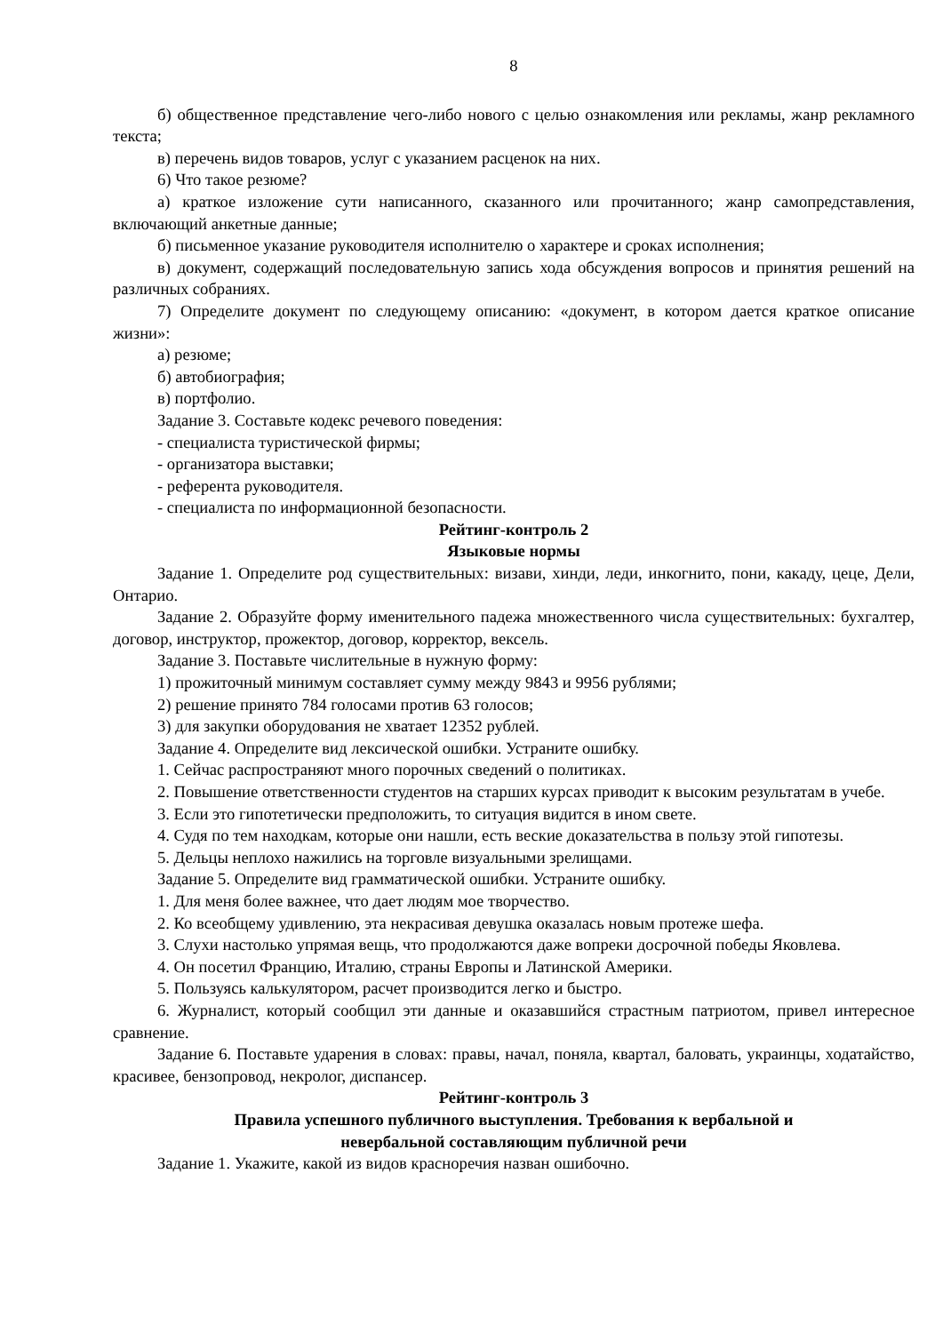8
б) общественное представление чего-либо нового с целью ознакомления или рекламы, жанр рекламного текста;
в) перечень видов товаров, услуг с указанием расценок на них.
6) Что такое резюме?
а) краткое изложение сути написанного, сказанного или прочитанного; жанр самопредставления, включающий анкетные данные;
б) письменное указание руководителя исполнителю о характере и сроках исполнения;
в) документ, содержащий последовательную запись хода обсуждения вопросов и принятия решений на различных собраниях.
7) Определите документ по следующему описанию: «документ, в котором дается краткое описание жизни»:
а) резюме;
б) автобиография;
в) портфолио.
Задание 3. Составьте кодекс речевого поведения:
- специалиста туристической фирмы;
- организатора выставки;
- референта руководителя.
- специалиста по информационной безопасности.
Рейтинг-контроль 2
Языковые нормы
Задание 1. Определите род существительных: визави, хинди, леди, инкогнито, пони, какаду, цеце, Дели, Онтарио.
Задание 2. Образуйте форму именительного падежа множественного числа существительных: бухгалтер, договор, инструктор, прожектор, договор, корректор, вексель.
Задание 3. Поставьте числительные в нужную форму:
1) прожиточный минимум составляет сумму между 9843 и 9956 рублями;
2) решение принято 784 голосами против 63 голосов;
3) для закупки оборудования не хватает 12352 рублей.
Задание 4. Определите вид лексической ошибки. Устраните ошибку.
1. Сейчас распространяют много порочных сведений о политиках.
2. Повышение ответственности студентов на старших курсах приводит к высоким результатам в учебе.
3. Если это гипотетически предположить, то ситуация видится в ином свете.
4. Судя по тем находкам, которые они нашли, есть веские доказательства в пользу этой гипотезы.
5. Дельцы неплохо нажились на торговле визуальными зрелищами.
Задание 5. Определите вид грамматической ошибки. Устраните ошибку.
1. Для меня более важнее, что дает людям мое творчество.
2. Ко всеобщему удивлению, эта некрасивая девушка оказалась новым протеже шефа.
3. Слухи настолько упрямая вещь, что продолжаются даже вопреки досрочной победы Яковлева.
4. Он посетил Францию, Италию, страны Европы и Латинской Америки.
5. Пользуясь калькулятором, расчет производится легко и быстро.
6. Журналист, который сообщил эти данные и оказавшийся страстным патриотом, привел интересное сравнение.
Задание 6. Поставьте ударения в словах: правы, начал, поняла, квартал, баловать, украинцы, ходатайство, красивее, бензопровод, некролог, диспансер.
Рейтинг-контроль 3
Правила успешного публичного выступления. Требования к вербальной и
невербальной составляющим публичной речи
Задание 1. Укажите, какой из видов красноречия назван ошибочно.